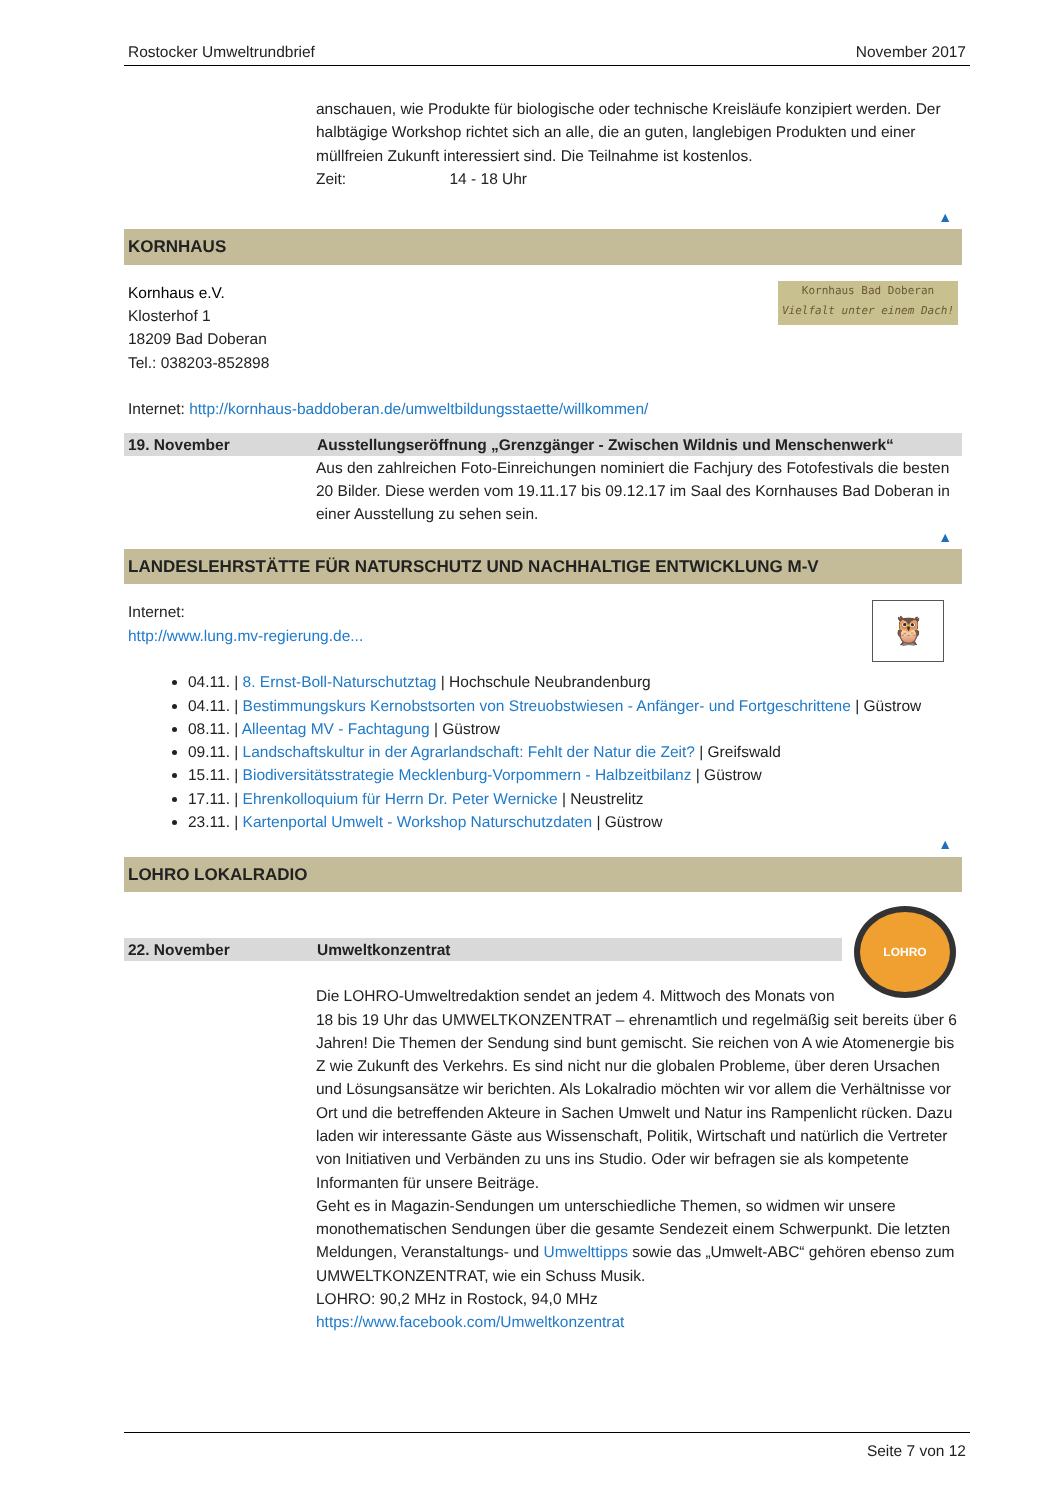Rostocker Umweltrundbrief November 2017
anschauen, wie Produkte für biologische oder technische Kreisläufe konzipiert werden. Der halbtägige Workshop richtet sich an alle, die an guten, langlebigen Produkten und einer müllfreien Zukunft interessiert sind. Die Teilnahme ist kostenlos.
Zeit: 14 - 18 Uhr
▲
KORNHAUS
Kornhaus Bad Doberan
Vielfalt unter einem Dach!
Kornhaus e.V.
Klosterhof 1
18209 Bad Doberan
Tel.: 038203-852898
Internet: http://kornhaus-baddoberan.de/umweltbildungsstaette/willkommen/
19. November Ausstellungseröffnung „Grenzgänger - Zwischen Wildnis und Menschenwerk“
Aus den zahlreichen Foto-Einreichungen nominiert die Fachjury des Fotofestivals die besten 20 Bilder. Diese werden vom 19.11.17 bis 09.12.17 im Saal des Kornhauses Bad Doberan in einer Ausstellung zu sehen sein.
▲
LANDESLEHRSTÄTTE FÜR NATURSCHUTZ UND NACHHALTIGE ENTWICKLUNG M-V
🦉
Internet:
http://www.lung.mv-regierung.de...
04.11. | 8. Ernst-Boll-Naturschutztag | Hochschule Neubrandenburg
04.11. | Bestimmungskurs Kernobstsorten von Streuobstwiesen - Anfänger- und Fortgeschrittene | Güstrow
08.11. | Alleentag MV - Fachtagung | Güstrow
09.11. | Landschaftskultur in der Agrarlandschaft: Fehlt der Natur die Zeit? | Greifswald
15.11. | Biodiversitätsstrategie Mecklenburg-Vorpommern - Halbzeitbilanz | Güstrow
17.11. | Ehrenkolloquium für Herrn Dr. Peter Wernicke | Neustrelitz
23.11. | Kartenportal Umwelt - Workshop Naturschutzdaten | Güstrow
▲
LOHRO LOKALRADIO
LOHRO
22. November Umweltkonzentrat
Die LOHRO-Umweltredaktion sendet an jedem 4. Mittwoch des Monats von 18 bis 19 Uhr das UMWELTKONZENTRAT – ehrenamtlich und regelmäßig seit bereits über 6 Jahren! Die Themen der Sendung sind bunt gemischt. Sie reichen von A wie Atomenergie bis Z wie Zukunft des Verkehrs. Es sind nicht nur die globalen Probleme, über deren Ursachen und Lösungsansätze wir berichten. Als Lokalradio möchten wir vor allem die Verhältnisse vor Ort und die betreffenden Akteure in Sachen Umwelt und Natur ins Rampenlicht rücken. Dazu laden wir interessante Gäste aus Wissenschaft, Politik, Wirtschaft und natürlich die Vertreter von Initiativen und Verbänden zu uns ins Studio. Oder wir befragen sie als kompetente Informanten für unsere Beiträge.
Geht es in Magazin-Sendungen um unterschiedliche Themen, so widmen wir unsere monothematischen Sendungen über die gesamte Sendezeit einem Schwerpunkt. Die letzten Meldungen, Veranstaltungs- und Umwelttipps sowie das „Umwelt-ABC“ gehören ebenso zum UMWELTKONZENTRAT, wie ein Schuss Musik.
LOHRO: 90,2 MHz in Rostock, 94,0 MHz
https://www.facebook.com/Umweltkonzentrat
Seite 7 von 12